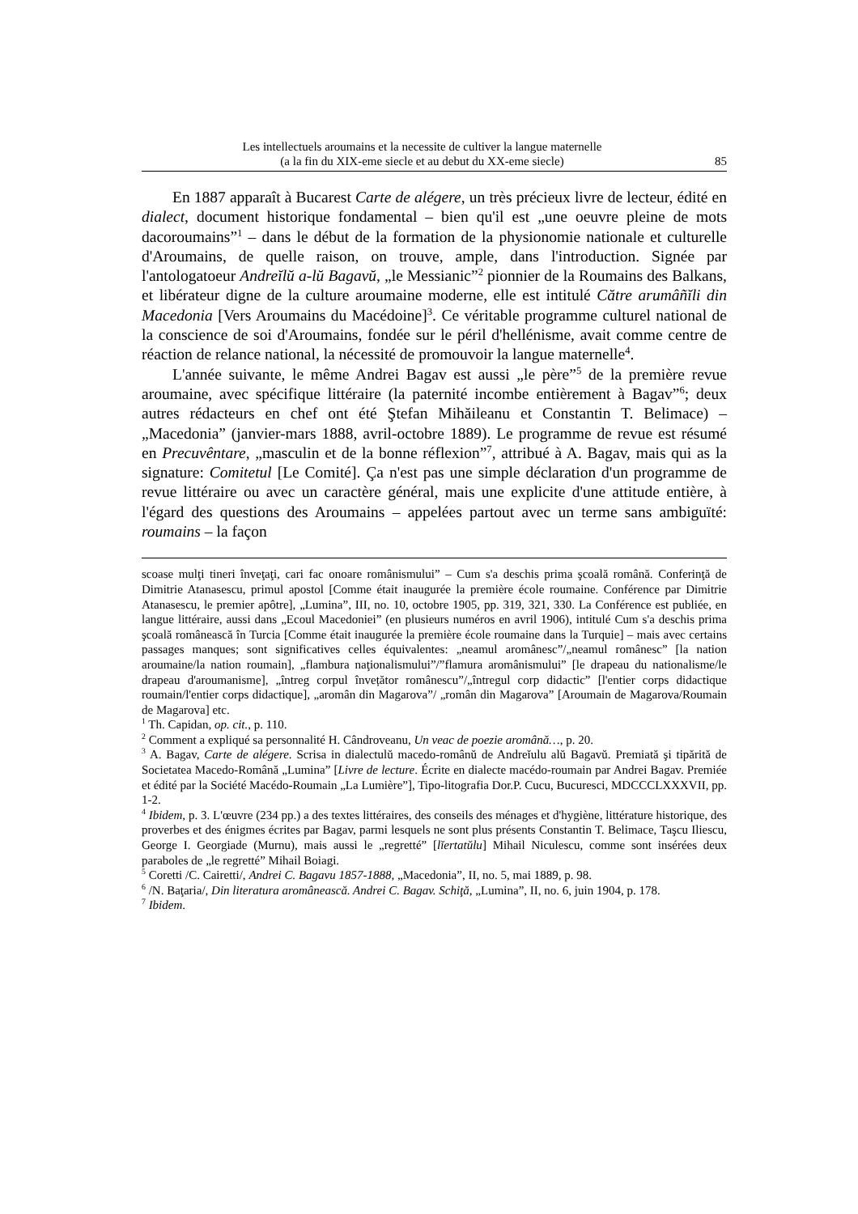Les intellectuels aroumains et la necessite de cultiver la langue maternelle
(a la fin du XIX-eme siecle et au debut du XX-eme siecle)
85
En 1887 apparaît à Bucarest Carte de alégere, un très précieux livre de lecteur, édité en dialect, document historique fondamental – bien qu'il est „une oeuvre pleine de mots dacoroumains”<sup>1</sup> – dans le début de la formation de la physionomie nationale et culturelle d'Aroumains, de quelle raison, on trouve, ample, dans l'introduction. Signée par l'antologatoeur Andreĭlŭ a-lŭ Bagavŭ, „le Messianic”<sup>2</sup> pionnier de la Roumains des Balkans, et libérateur digne de la culture aroumaine moderne, elle est intitulé Către arumâñĭli din Macedonia [Vers Aroumains du Macédoine]<sup>3</sup>. Ce véritable programme culturel national de la conscience de soi d'Aroumains, fondée sur le péril d'hellénisme, avait comme centre de réaction de relance national, la nécessité de promouvoir la langue maternelle<sup>4</sup>.
L'année suivante, le même Andrei Bagav est aussi „le père”<sup>5</sup> de la première revue aroumaine, avec spécifique littéraire (la paternité incombe entièrement à Bagav”<sup>6</sup>; deux autres rédacteurs en chef ont été Ştefan Mihăileanu et Constantin T. Belimace) – „Macedonia” (janvier-mars 1888, avril-octobre 1889). Le programme de revue est résumé en Precuvêntare, „masculin et de la bonne réflexion”<sup>7</sup>, attribué à A. Bagav, mais qui as la signature: Comitetul [Le Comité]. Ça n'est pas une simple déclaration d'un programme de revue littéraire ou avec un caractère général, mais une explicite d'une attitude entière, à l'égard des questions des Aroumains – appelées partout avec un terme sans ambiguïté: roumains – la façon
scoase mulţi tineri înveţaţi, cari fac onoare românismului” – Cum s'a deschis prima şcoală română. Conferinţă de Dimitrie Atanasescu, primul apostol [Comme était inaugurée la première école roumaine. Conférence par Dimitrie Atanasescu, le premier apôtre], „Lumina”, III, no. 10, octobre 1905, pp. 319, 321, 330. La Conférence est publiée, en langue littéraire, aussi dans „Ecoul Macedoniei” (en plusieurs numéros en avril 1906), intitulé Cum s'a deschis prima şcoală românească în Turcia [Comme était inaugurée la première école roumaine dans la Turquie] – mais avec certains passages manques; sont significatives celles équivalentes: „neamul aromânesc”/„neamul românesc” [la nation aroumaine/la nation roumain], „flambura naţionalismului”/”flamura aromânismului” [le drapeau du nationalisme/le drapeau d'aroumanisme], „întreg corpul învețător românescu”/„întregul corp didactic” [l'entier corps didactique roumain/l'entier corps didactique], „aromân din Magarova”/ „român din Magarova” [Aroumain de Magarova/Roumain de Magarova] etc.
<sup>1</sup> Th. Capidan, op. cit., p. 110.
<sup>2</sup> Comment a expliqué sa personnalité H. Cândroveanu, Un veac de poezie aromână…, p. 20.
<sup>3</sup> A. Bagav, Carte de alégere. Scrisa in dialectulŭ macedo-românŭ de Andreĭulu alŭ Bagavŭ. Premiată şi tipărită de Societatea Macedo-Română „Lumina” [Livre de lecture. Écrite en dialecte macédo-roumain par Andrei Bagav. Premiée et édité par la Société Macédo-Roumain „La Lumière”], Tipo-litografia Dor.P. Cucu, Bucuresci, MDCCCLXXXVII, pp. 1-2.
<sup>4</sup> Ibidem, p. 3. L'œuvre (234 pp.) a des textes littéraires, des conseils des ménages et d'hygiène, littérature historique, des proverbes et des énigmes écrites par Bagav, parmi lesquels ne sont plus présents Constantin T. Belimace, Taşcu Iliescu, George I. Georgiade (Murnu), mais aussi le „regretté” [lĭertatŭlu] Mihail Niculescu, comme sont insérées deux paraboles de „le regretté” Mihail Boiagi.
<sup>5</sup> Coretti /C. Cairetti/, Andrei C. Bagavu 1857-1888, „Macedonia”, II, no. 5, mai 1889, p. 98.
<sup>6</sup> /N. Baţaria/, Din literatura aromânească. Andrei C. Bagav. Schiţă, „Lumina”, II, no. 6, juin 1904, p. 178.
<sup>7</sup> Ibidem.